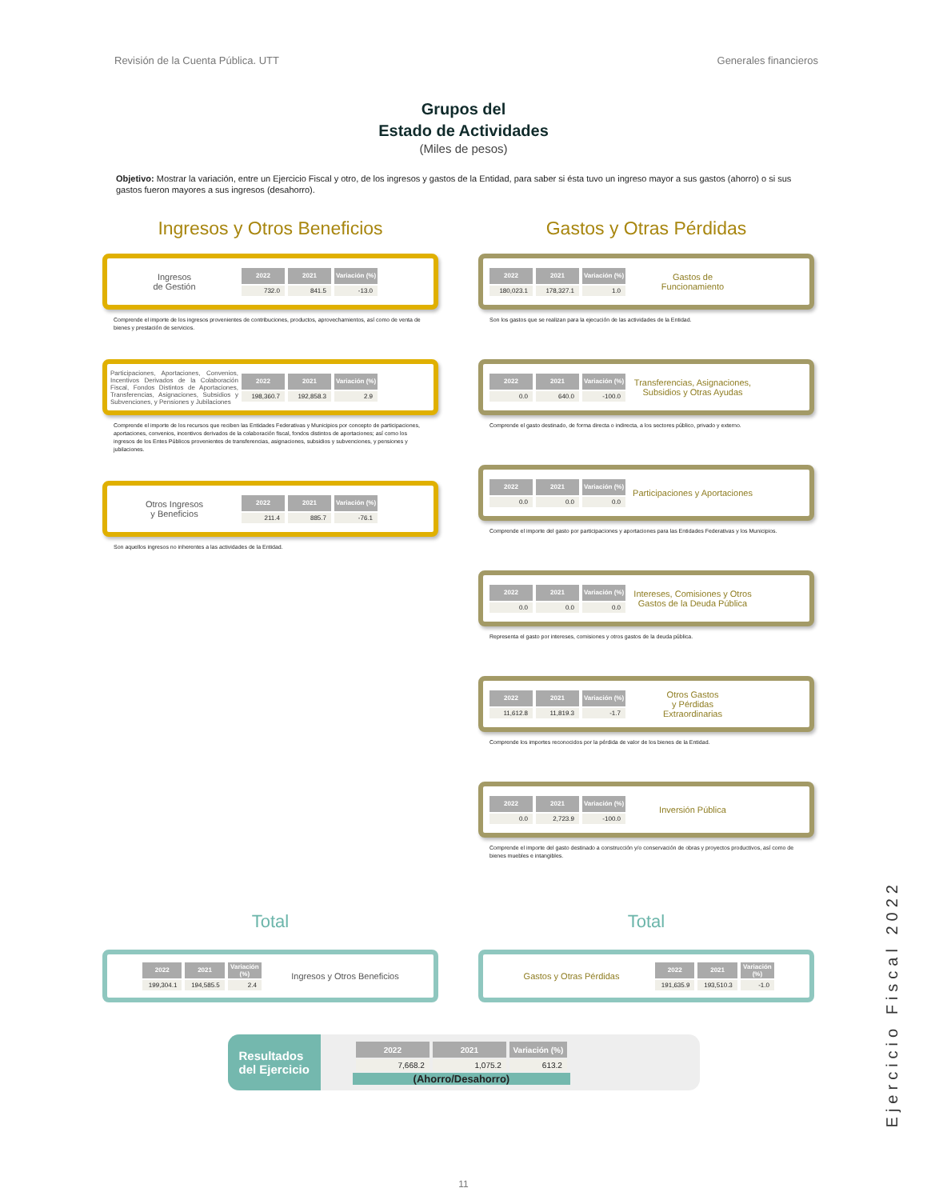Revisión de la Cuenta Pública. UTT Generales financieros
Grupos del
Estado de Actividades
(Miles de pesos)
Objetivo: Mostrar la variación, entre un Ejercicio Fiscal y otro, de los ingresos y gastos de la Entidad, para saber si ésta tuvo un ingreso mayor a sus gastos (ahorro) o si sus gastos fueron mayores a sus ingresos (desahorro).
Ingresos y Otros Beneficios
Ingresos
de Gestión
| 2022 | 2021 | Variación (%) |
| --- | --- | --- |
| 732.0 | 841.5 | -13.0 |
Comprende el importe de los ingresos provenientes de contribuciones, productos, aprovechamientos, así como de venta de bienes y prestación de servicios.
Participaciones, Aportaciones, Convenios, Incentivos Derivados de la Colaboración Fiscal, Fondos Distintos de Aportaciones, Transferencias, Asignaciones, Subsidios y Subvenciones, y Pensiones y Jubilaciones
| 2022 | 2021 | Variación (%) |
| --- | --- | --- |
| 198,360.7 | 192,858.3 | 2.9 |
Comprende el importe de los recursos que reciben las Entidades Federativas y Municipios por concepto de participaciones, aportaciones, convenios, incentivos derivados de la colaboración fiscal, fondos distintos de aportaciones; así como los ingresos de los Entes Públicos provenientes de transferencias, asignaciones, subsidios y subvenciones, y pensiones y jubilaciones.
Otros Ingresos
y Beneficios
| 2022 | 2021 | Variación (%) |
| --- | --- | --- |
| 211.4 | 885.7 | -76.1 |
Son aquellos ingresos no inherentes a las actividades de la Entidad.
Gastos y Otras Pérdidas
| 2022 | 2021 | Variación (%) |
| --- | --- | --- |
| 180,023.1 | 178,327.1 | 1.0 |
Gastos de
Funcionamiento
Son los gastos que se realizan para la ejecución de las actividades de la Entidad.
| 2022 | 2021 | Variación (%) |
| --- | --- | --- |
| 0.0 | 640.0 | -100.0 |
Transferencias, Asignaciones, Subsidios y Otras Ayudas
Comprende el gasto destinado, de forma directa o indirecta, a los sectores público, privado y externo.
| 2022 | 2021 | Variación (%) |
| --- | --- | --- |
| 0.0 | 0.0 | 0.0 |
Participaciones y Aportaciones
Comprende el importe del gasto por participaciones y aportaciones para las Entidades Federativas y los Municipios.
| 2022 | 2021 | Variación (%) |
| --- | --- | --- |
| 0.0 | 0.0 | 0.0 |
Intereses, Comisiones y Otros Gastos de la Deuda Pública
Representa el gasto por intereses, comisiones y otros gastos de la deuda pública.
| 2022 | 2021 | Variación (%) |
| --- | --- | --- |
| 11,612.8 | 11,819.3 | -1.7 |
Otros Gastos
y Pérdidas
Extraordinarias
Comprende los importes reconocidos por la pérdida de valor de los bienes de la Entidad.
| 2022 | 2021 | Variación (%) |
| --- | --- | --- |
| 0.0 | 2,723.9 | -100.0 |
Inversión Pública
Comprende el importe del gasto destinado a construcción y/o conservación de obras y proyectos productivos, así como de bienes muebles e intangibles.
Total
| 2022 | 2021 | Variación (%) |
| --- | --- | --- |
| 199,304.1 | 194,585.5 | 2.4 |
Ingresos y Otros Beneficios
Total
Gastos y Otras Pérdidas
| 2022 | 2021 | Variación (%) |
| --- | --- | --- |
| 191,635.9 | 193,510.3 | -1.0 |
Resultados
del Ejercicio
| 2022 | 2021 | Variación (%) |
| --- | --- | --- |
| 7,668.2 | 1,075.2 | 613.2 |
(Ahorro/Desahorro)
11
Ejercicio Fiscal 2022